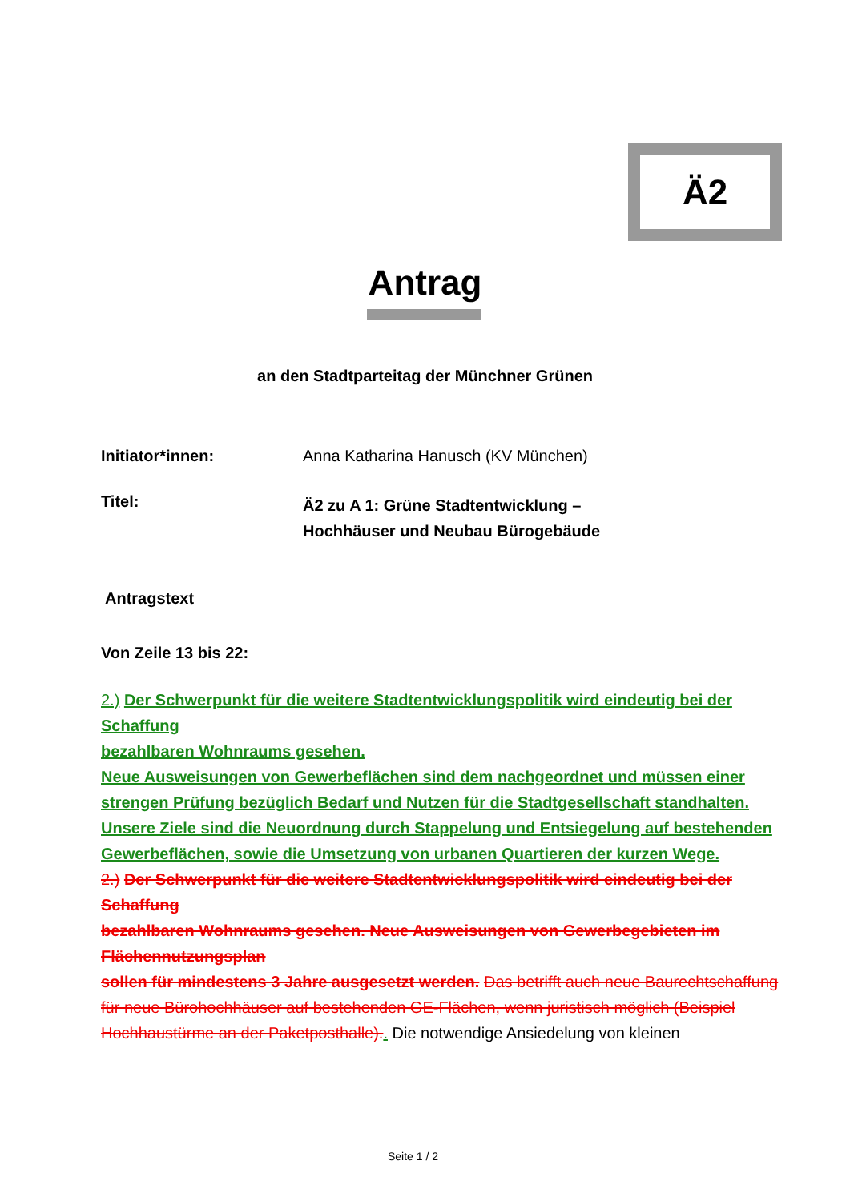Ä2
Antrag
an den Stadtparteitag der Münchner Grünen
Initiator*innen: Anna Katharina Hanusch (KV München)
Titel:
Ä2 zu A 1: Grüne Stadtentwicklung –
Hochhäuser und Neubau Bürogebäude
Antragstext
Von Zeile 13 bis 22:
2.) Der Schwerpunkt für die weitere Stadtentwicklungspolitik wird eindeutig bei der Schaffung
bezahlbaren Wohnraums gesehen.
Neue Ausweisungen von Gewerbeflächen sind dem nachgeordnet und müssen einer strengen Prüfung bezüglich Bedarf und Nutzen für die Stadtgesellschaft standhalten.
Unsere Ziele sind die Neuordnung durch Stappelung und Entsiegelung auf bestehenden Gewerbeflächen, sowie die Umsetzung von urbanen Quartieren der kurzen Wege.
2.) Der Schwerpunkt für die weitere Stadtentwicklungspolitik wird eindeutig bei der Schaffung
bezahlbaren Wohnraums gesehen. Neue Ausweisungen von Gewerbegebieten im Flächennutzungsplan
sollen für mindestens 3 Jahre ausgesetzt werden. Das betrifft auch neue Baurechtschaffung
für neue Bürohochhäuser auf bestehenden GE-Flächen, wenn juristisch möglich (Beispiel Hochhaustürme an der Paketposthalle).. Die notwendige Ansiedelung von kleinen
Seite 1 / 2